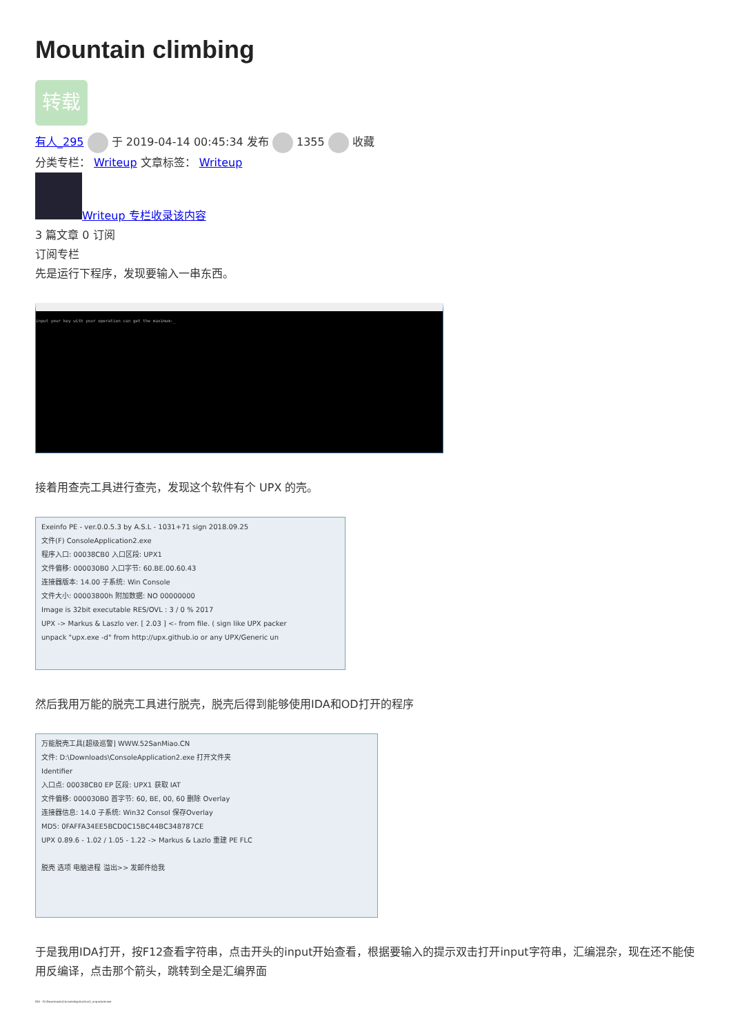Mountain climbing
转载
有人_295 于 2019-04-14 00:45:34 发布 1355 收藏
分类专栏： Writeup 文章标签： Writeup
Writeup 专栏收录该内容
3 篇文章 0 订阅
订阅专栏
先是运行下程序，发现要输入一串东西。
input your key with your operation can get the maximum:_
接着用查壳工具进行查壳，发现这个软件有个 UPX 的壳。
Exeinfo PE - ver.0.0.5.3 by A.S.L - 1031+71 sign 2018.09.25
文件(F) ConsoleApplication2.exe
程序入口: 00038CB0 入口区段: UPX1
文件偏移: 000030B0 入口字节: 60.BE.00.60.43
连接器版本: 14.00 子系统: Win Console
文件大小: 00003800h 附加数据: NO 00000000
Image is 32bit executable RES/OVL : 3 / 0 % 2017
UPX -> Markus & Laszlo ver. [ 2.03 ] <- from file. ( sign like UPX packer
unpack "upx.exe -d" from http://upx.github.io or any UPX/Generic un
然后我用万能的脱壳工具进行脱壳，脱壳后得到能够使用IDA和OD打开的程序
万能脱壳工具[超级巡警] WWW.52SanMiao.CN
文件: D:\Downloads\ConsoleApplication2.exe 打开文件夹
Identifier
入口点: 00038CB0 EP 区段: UPX1 获取 IAT
文件偏移: 000030B0 首字节: 60, BE, 00, 60 删除 Overlay
连接器信息: 14.0 子系统: Win32 Consol 保存Overlay
MD5: 0FAFFA34EE5BCD0C15BC44BC348787CE
UPX 0.89.6 - 1.02 / 1.05 - 1.22 -> Markus & Lazlo 重建 PE FLC
脱壳 选项 电脑进程 溢出>> 发邮件给我
于是我用IDA打开，按F12查看字符串，点击开头的input开始查看，根据要输入的提示双击打开input字符串，汇编混杂，现在还不能使用反编译，点击那个箭头，跳转到全是汇编界面
IDA - D:\Downloads\ConsoleApplication2_unpacked.exe